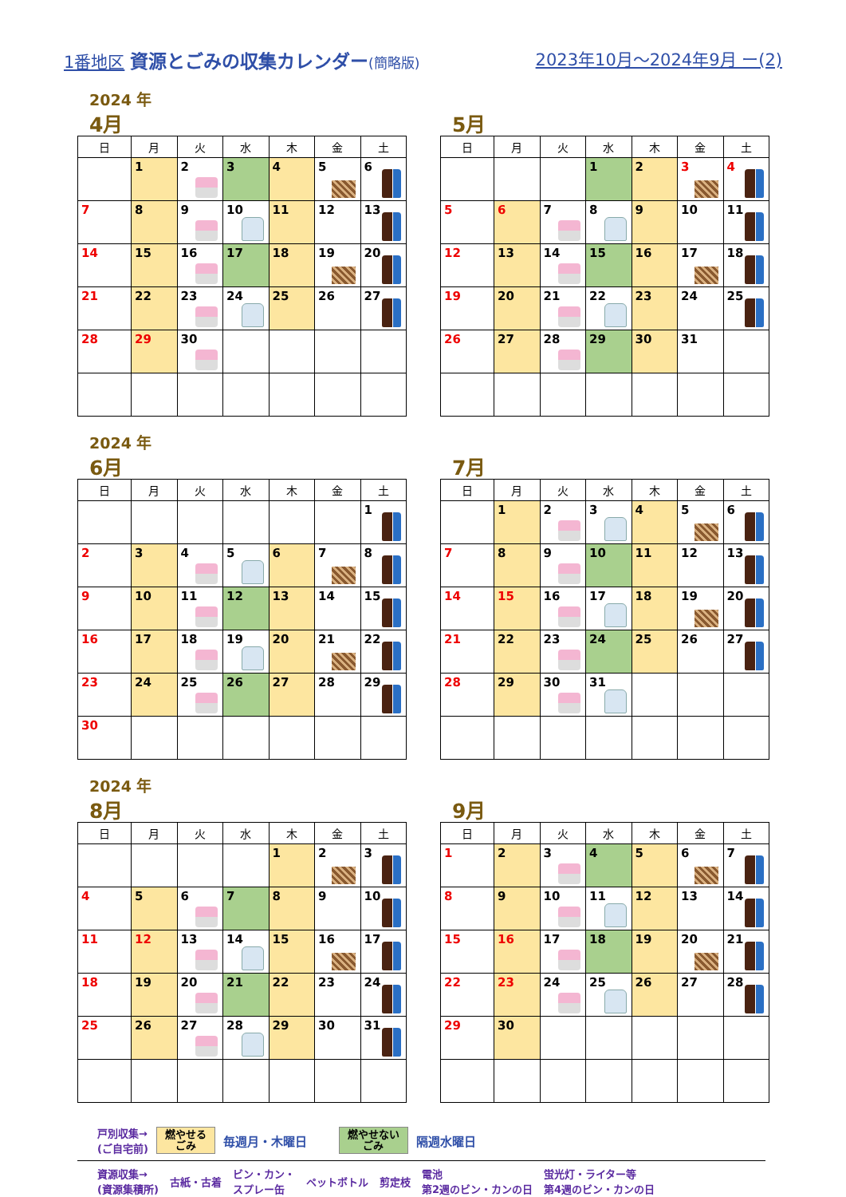1番地区 資源とごみの収集カレンダー(簡略版)
2023年10月～2024年9月 ー(2)
2024 年
4月
| 日 | 月 | 火 | 水 | 木 | 金 | 土 |
| --- | --- | --- | --- | --- | --- | --- |
| | 1 | 2 | 3 | 4 | 5 | 6 |
| 7 | 8 | 9 | 10 | 11 | 12 | 13 |
| 14 | 15 | 16 | 17 | 18 | 19 | 20 |
| 21 | 22 | 23 | 24 | 25 | 26 | 27 |
| 28 | 29 | 30 | | | | |
5月
| 日 | 月 | 火 | 水 | 木 | 金 | 土 |
| --- | --- | --- | --- | --- | --- | --- |
| | | | 1 | 2 | 3 | 4 |
| 5 | 6 | 7 | 8 | 9 | 10 | 11 |
| 12 | 13 | 14 | 15 | 16 | 17 | 18 |
| 19 | 20 | 21 | 22 | 23 | 24 | 25 |
| 26 | 27 | 28 | 29 | 30 | 31 | |
2024 年
6月
| 日 | 月 | 火 | 水 | 木 | 金 | 土 |
| --- | --- | --- | --- | --- | --- | --- |
| | | | | | | 1 |
| 2 | 3 | 4 | 5 | 6 | 7 | 8 |
| 9 | 10 | 11 | 12 | 13 | 14 | 15 |
| 16 | 17 | 18 | 19 | 20 | 21 | 22 |
| 23 | 24 | 25 | 26 | 27 | 28 | 29 |
| 30 | | | | | | |
7月
| 日 | 月 | 火 | 水 | 木 | 金 | 土 |
| --- | --- | --- | --- | --- | --- | --- |
| | 1 | 2 | 3 | 4 | 5 | 6 |
| 7 | 8 | 9 | 10 | 11 | 12 | 13 |
| 14 | 15 | 16 | 17 | 18 | 19 | 20 |
| 21 | 22 | 23 | 24 | 25 | 26 | 27 |
| 28 | 29 | 30 | 31 | | | |
2024 年
8月
| 日 | 月 | 火 | 水 | 木 | 金 | 土 |
| --- | --- | --- | --- | --- | --- | --- |
| | | | | 1 | 2 | 3 |
| 4 | 5 | 6 | 7 | 8 | 9 | 10 |
| 11 | 12 | 13 | 14 | 15 | 16 | 17 |
| 18 | 19 | 20 | 21 | 22 | 23 | 24 |
| 25 | 26 | 27 | 28 | 29 | 30 | 31 |
9月
| 日 | 月 | 火 | 水 | 木 | 金 | 土 |
| --- | --- | --- | --- | --- | --- | --- |
| 1 | 2 | 3 | 4 | 5 | 6 | 7 |
| 8 | 9 | 10 | 11 | 12 | 13 | 14 |
| 15 | 16 | 17 | 18 | 19 | 20 | 21 |
| 22 | 23 | 24 | 25 | 26 | 27 | 28 |
| 29 | 30 | | | | | |
戸別収集→
(ご自宅前) 燃やせる
ごみ 毎週月・木曜日 燃やせない
ごみ 隔週水曜日
資源収集→
(資源集積所) 古紙・古着 ビン・カン・
スプレー缶 ペットボトル 剪定枝 電池
第2週のビン・カンの日 蛍光灯・ライター等
第4週のビン・カンの日